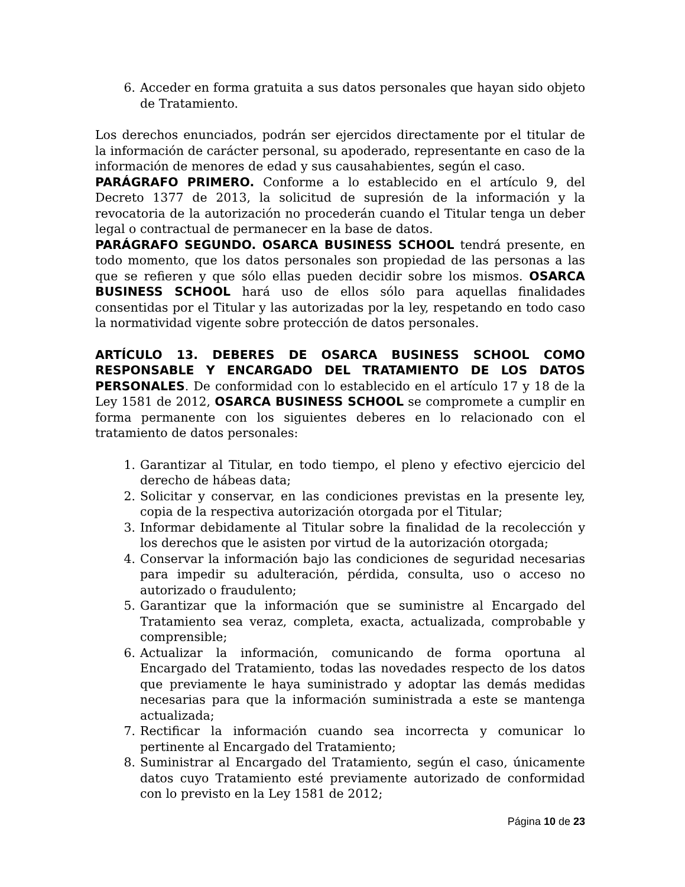6. Acceder en forma gratuita a sus datos personales que hayan sido objeto de Tratamiento.
Los derechos enunciados, podrán ser ejercidos directamente por el titular de la información de carácter personal, su apoderado, representante en caso de la información de menores de edad y sus causahabientes, según el caso.
PARÁGRAFO PRIMERO. Conforme a lo establecido en el artículo 9, del Decreto 1377 de 2013, la solicitud de supresión de la información y la revocatoria de la autorización no procederán cuando el Titular tenga un deber legal o contractual de permanecer en la base de datos.
PARÁGRAFO SEGUNDO. OSARCA BUSINESS SCHOOL tendrá presente, en todo momento, que los datos personales son propiedad de las personas a las que se refieren y que sólo ellas pueden decidir sobre los mismos. OSARCA BUSINESS SCHOOL hará uso de ellos sólo para aquellas finalidades consentidas por el Titular y las autorizadas por la ley, respetando en todo caso la normatividad vigente sobre protección de datos personales.
ARTÍCULO 13. DEBERES DE OSARCA BUSINESS SCHOOL COMO RESPONSABLE Y ENCARGADO DEL TRATAMIENTO DE LOS DATOS PERSONALES. De conformidad con lo establecido en el artículo 17 y 18 de la Ley 1581 de 2012, OSARCA BUSINESS SCHOOL se compromete a cumplir en forma permanente con los siguientes deberes en lo relacionado con el tratamiento de datos personales:
1. Garantizar al Titular, en todo tiempo, el pleno y efectivo ejercicio del derecho de hábeas data;
2. Solicitar y conservar, en las condiciones previstas en la presente ley, copia de la respectiva autorización otorgada por el Titular;
3. Informar debidamente al Titular sobre la finalidad de la recolección y los derechos que le asisten por virtud de la autorización otorgada;
4. Conservar la información bajo las condiciones de seguridad necesarias para impedir su adulteración, pérdida, consulta, uso o acceso no autorizado o fraudulento;
5. Garantizar que la información que se suministre al Encargado del Tratamiento sea veraz, completa, exacta, actualizada, comprobable y comprensible;
6. Actualizar la información, comunicando de forma oportuna al Encargado del Tratamiento, todas las novedades respecto de los datos que previamente le haya suministrado y adoptar las demás medidas necesarias para que la información suministrada a este se mantenga actualizada;
7. Rectificar la información cuando sea incorrecta y comunicar lo pertinente al Encargado del Tratamiento;
8. Suministrar al Encargado del Tratamiento, según el caso, únicamente datos cuyo Tratamiento esté previamente autorizado de conformidad con lo previsto en la Ley 1581 de 2012;
Página 10 de 23